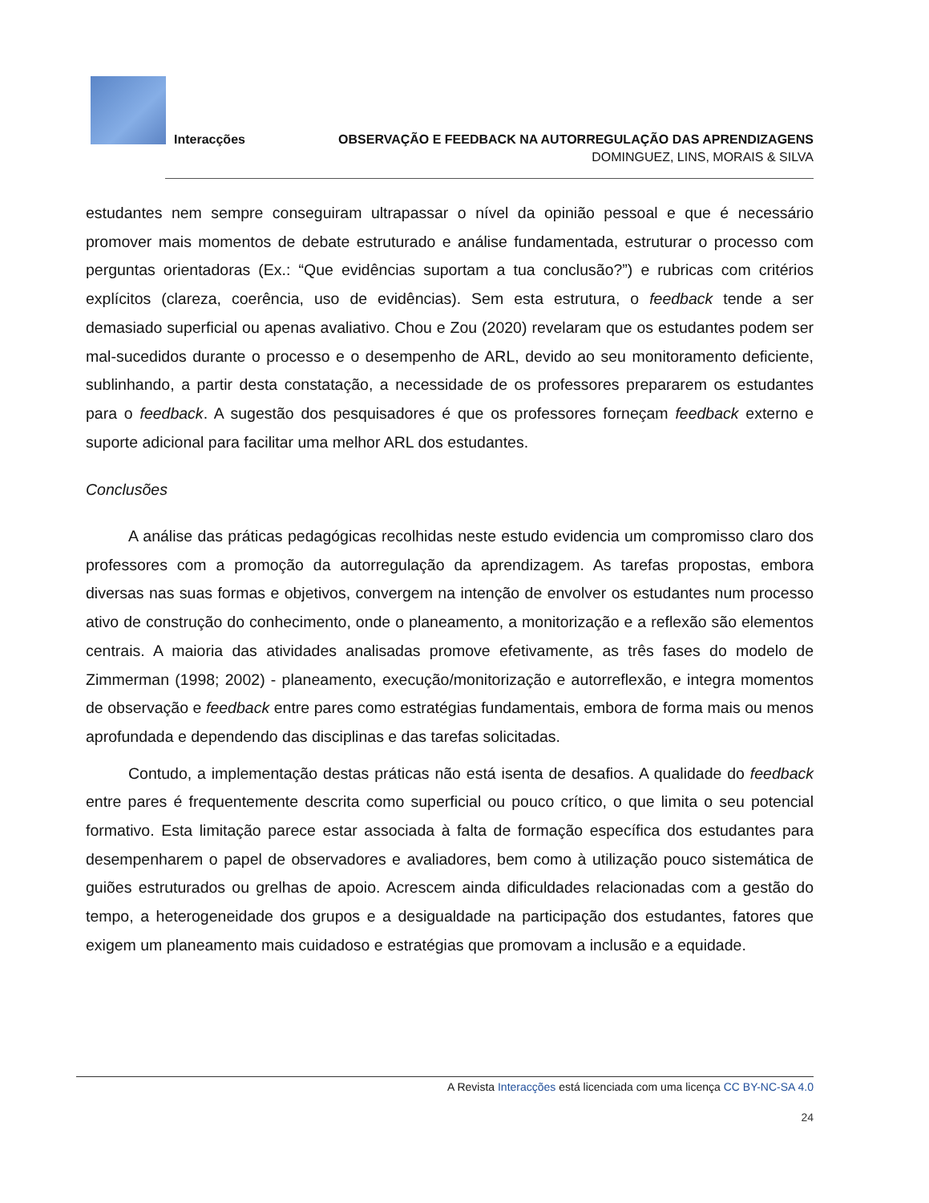Interacções
OBSERVAÇÃO E FEEDBACK NA AUTORREGULAÇÃO DAS APRENDIZAGENS
DOMINGUEZ, LINS, MORAIS & SILVA
estudantes nem sempre conseguiram ultrapassar o nível da opinião pessoal e que é necessário promover mais momentos de debate estruturado e análise fundamentada, estruturar o processo com perguntas orientadoras (Ex.: “Que evidências suportam a tua conclusão?”) e rubricas com critérios explícitos (clareza, coerência, uso de evidências). Sem esta estrutura, o feedback tende a ser demasiado superficial ou apenas avaliativo. Chou e Zou (2020) revelaram que os estudantes podem ser mal-sucedidos durante o processo e o desempenho de ARL, devido ao seu monitoramento deficiente, sublinhando, a partir desta constatação, a necessidade de os professores prepararem os estudantes para o feedback. A sugestão dos pesquisadores é que os professores forneçam feedback externo e suporte adicional para facilitar uma melhor ARL dos estudantes.
Conclusões
A análise das práticas pedagógicas recolhidas neste estudo evidencia um compromisso claro dos professores com a promoção da autorregulação da aprendizagem. As tarefas propostas, embora diversas nas suas formas e objetivos, convergem na intenção de envolver os estudantes num processo ativo de construção do conhecimento, onde o planeamento, a monitorização e a reflexão são elementos centrais. A maioria das atividades analisadas promove efetivamente, as três fases do modelo de Zimmerman (1998; 2002) - planeamento, execução/monitorização e autorreflexão, e integra momentos de observação e feedback entre pares como estratégias fundamentais, embora de forma mais ou menos aprofundada e dependendo das disciplinas e das tarefas solicitadas.
Contudo, a implementação destas práticas não está isenta de desafios. A qualidade do feedback entre pares é frequentemente descrita como superficial ou pouco crítico, o que limita o seu potencial formativo. Esta limitação parece estar associada à falta de formação específica dos estudantes para desempenharem o papel de observadores e avaliadores, bem como à utilização pouco sistemática de guiões estruturados ou grelhas de apoio. Acrescem ainda dificuldades relacionadas com a gestão do tempo, a heterogeneidade dos grupos e a desigualdade na participação dos estudantes, fatores que exigem um planeamento mais cuidadoso e estratégias que promovam a inclusão e a equidade.
A Revista Interacções está licenciada com uma licença CC BY-NC-SA 4.0
24